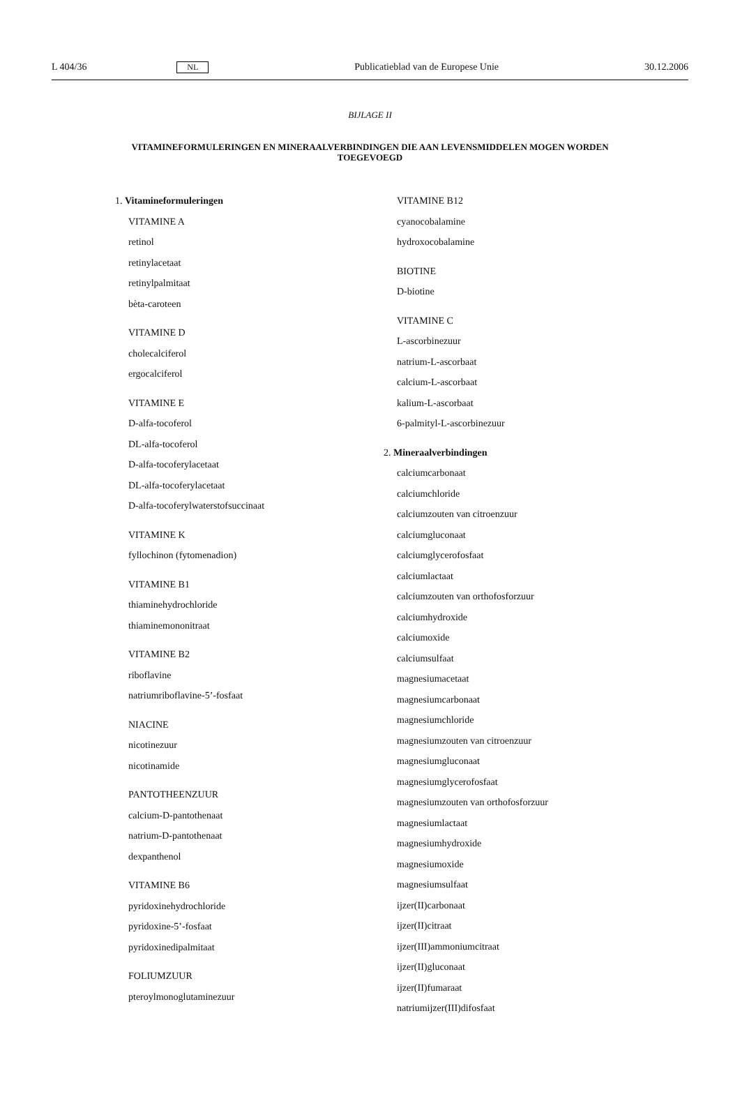L 404/36 NL Publicatieblad van de Europese Unie 30.12.2006
BIJLAGE II
VITAMINEFORMULERINGEN EN MINERAALVERBINDINGEN DIE AAN LEVENSMIDDELEN MOGEN WORDEN TOEGEVOEGD
1. Vitamineformuleringen
VITAMINE A
retinol
retinylacetaat
retinylpalmitaat
bèta-caroteen
VITAMINE D
cholecalciferol
ergocalciferol
VITAMINE E
D-alfa-tocoferol
DL-alfa-tocoferol
D-alfa-tocoferylacetaat
DL-alfa-tocoferylacetaat
D-alfa-tocoferylwaterstofsuccinaat
VITAMINE K
fyllochinon (fytomenadion)
VITAMINE B1
thiaminehydrochloride
thiaminemononitraat
VITAMINE B2
riboflavine
natriumriboflavine-5’-fosfaat
NIACINE
nicotinezuur
nicotinamide
PANTOTHEENZUUR
calcium-D-pantothenaat
natrium-D-pantothenaat
dexpanthenol
VITAMINE B6
pyridoxinehydrochloride
pyridoxine-5’-fosfaat
pyridoxinedipalmitaat
FOLIUMZUUR
pteroylmonoglutaminezuur
VITAMINE B12
cyanocobalamine
hydroxocobalamine
BIOTINE
D-biotine
VITAMINE C
L-ascorbinezuur
natrium-L-ascorbaat
calcium-L-ascorbaat
kalium-L-ascorbaat
6-palmityl-L-ascorbinezuur
2. Mineraalverbindingen
calciumcarbonaat
calciumchloride
calciumzouten van citroenzuur
calciumgluconaat
calciumglycerofosfaat
calciumlactaat
calciumzouten van orthofosforzuur
calciumhydroxide
calciumoxide
calciumsulfaat
magnesiumacetaat
magnesiumcarbonaat
magnesiumchloride
magnesiumzouten van citroenzuur
magnesiumgluconaat
magnesiumglycerofosfaat
magnesiumzouten van orthofosforzuur
magnesiumlactaat
magnesiumhydroxide
magnesiumoxide
magnesiumsulfaat
ijzer(II)carbonaat
ijzer(II)citraat
ijzer(III)ammoniumcitraat
ijzer(II)gluconaat
ijzer(II)fumaraat
natriumijzer(III)difosfaat